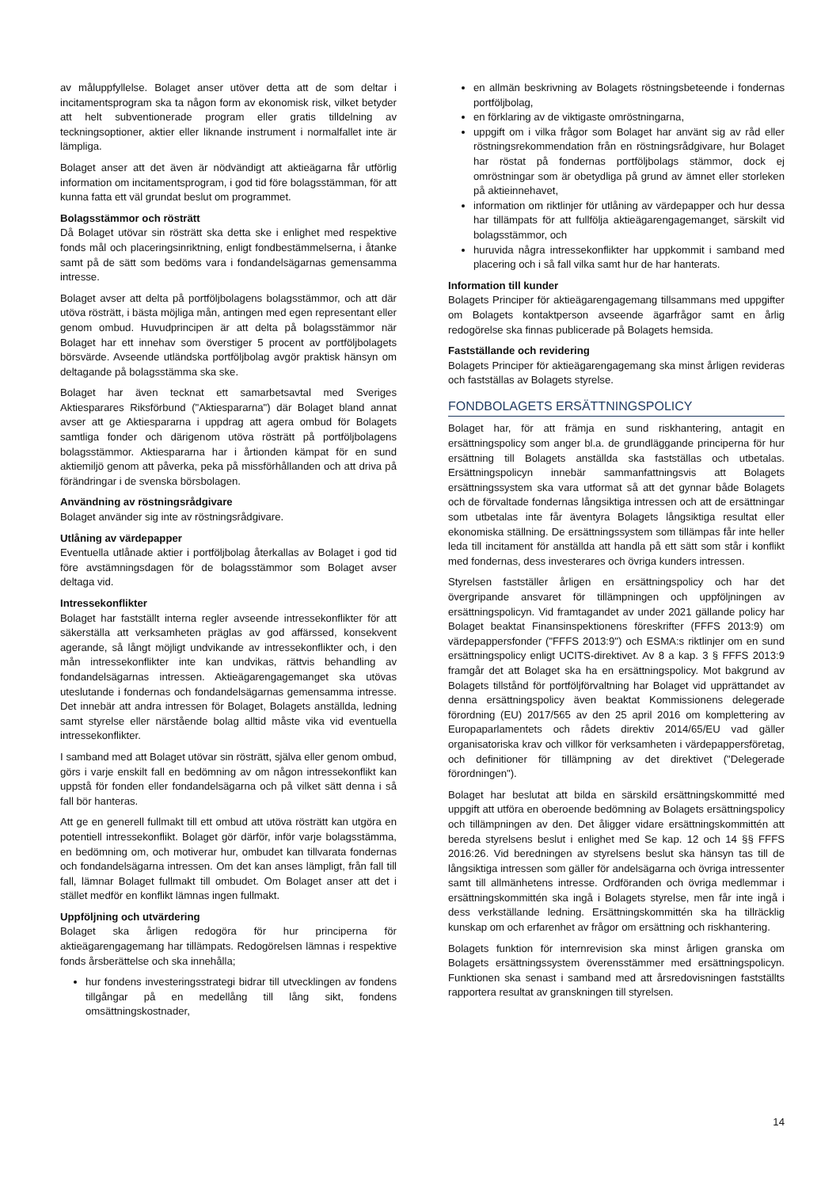av måluppfyllelse. Bolaget anser utöver detta att de som deltar i incitamentsprogram ska ta någon form av ekonomisk risk, vilket betyder att helt subventionerade program eller gratis tilldelning av teckningsoptioner, aktier eller liknande instrument i normalfallet inte är lämpliga.
Bolaget anser att det även är nödvändigt att aktieägarna får utförlig information om incitamentsprogram, i god tid före bolagsstämman, för att kunna fatta ett väl grundat beslut om programmet.
Bolagsstämmor och rösträtt
Då Bolaget utövar sin rösträtt ska detta ske i enlighet med respektive fonds mål och placeringsinriktning, enligt fondbestämmelserna, i åtanke samt på de sätt som bedöms vara i fondandelsägarnas gemensamma intresse.
Bolaget avser att delta på portföljbolagens bolagsstämmor, och att där utöva rösträtt, i bästa möjliga mån, antingen med egen representant eller genom ombud. Huvudprincipen är att delta på bolagsstämmor när Bolaget har ett innehav som överstiger 5 procent av portföljbolagets börsvärde. Avseende utländska portföljbolag avgör praktisk hänsyn om deltagande på bolagsstämma ska ske.
Bolaget har även tecknat ett samarbetsavtal med Sveriges Aktiesparares Riksförbund ("Aktiespararna") där Bolaget bland annat avser att ge Aktiespararna i uppdrag att agera ombud för Bolagets samtliga fonder och därigenom utöva rösträtt på portföljbolagens bolagsstämmor. Aktiespararna har i årtionden kämpat för en sund aktiemiljö genom att påverka, peka på missförhållanden och att driva på förändringar i de svenska börsbolagen.
Användning av röstningsrådgivare
Bolaget använder sig inte av röstningsrådgivare.
Utlåning av värdepapper
Eventuella utlånade aktier i portföljbolag återkallas av Bolaget i god tid före avstämningsdagen för de bolagsstämmor som Bolaget avser deltaga vid.
Intressekonflikter
Bolaget har fastställt interna regler avseende intressekonflikter för att säkerställa att verksamheten präglas av god affärssed, konsekvent agerande, så långt möjligt undvikande av intressekonflikter och, i den mån intressekonflikter inte kan undvikas, rättvis behandling av fondandelsägarnas intressen. Aktieägarengagemanget ska utövas uteslutande i fondernas och fondandelsägarnas gemensamma intresse. Det innebär att andra intressen för Bolaget, Bolagets anställda, ledning samt styrelse eller närstående bolag alltid måste vika vid eventuella intressekonflikter.
I samband med att Bolaget utövar sin rösträtt, själva eller genom ombud, görs i varje enskilt fall en bedömning av om någon intressekonflikt kan uppstå för fonden eller fondandelsägarna och på vilket sätt denna i så fall bör hanteras.
Att ge en generell fullmakt till ett ombud att utöva rösträtt kan utgöra en potentiell intressekonflikt. Bolaget gör därför, inför varje bolagsstämma, en bedömning om, och motiverar hur, ombudet kan tillvarata fondernas och fondandelsägarna intressen. Om det kan anses lämpligt, från fall till fall, lämnar Bolaget fullmakt till ombudet. Om Bolaget anser att det i stället medför en konflikt lämnas ingen fullmakt.
Uppföljning och utvärdering
Bolaget ska årligen redogöra för hur principerna för aktieägarengagemang har tillämpats. Redogörelsen lämnas i respektive fonds årsberättelse och ska innehålla;
hur fondens investeringsstrategi bidrar till utvecklingen av fondens tillgångar på en medellång till lång sikt, fondens omsättningskostnader,
en allmän beskrivning av Bolagets röstningsbeteende i fondernas portföljbolag,
en förklaring av de viktigaste omröstningarna,
uppgift om i vilka frågor som Bolaget har använt sig av råd eller röstningsrekommendation från en röstningsrådgivare, hur Bolaget har röstat på fondernas portföljbolags stämmor, dock ej omröstningar som är obetydliga på grund av ämnet eller storleken på aktieinnehavet,
information om riktlinjer för utlåning av värdepapper och hur dessa har tillämpats för att fullfölja aktieägarengagemanget, särskilt vid bolagsstämmor, och
huruvida några intressekonflikter har uppkommit i samband med placering och i så fall vilka samt hur de har hanterats.
Information till kunder
Bolagets Principer för aktieägarengagemang tillsammans med uppgifter om Bolagets kontaktperson avseende ägarfrågor samt en årlig redogörelse ska finnas publicerade på Bolagets hemsida.
Fastställande och revidering
Bolagets Principer för aktieägarengagemang ska minst årligen revideras och fastställas av Bolagets styrelse.
FONDBOLAGETS ERSÄTTNINGSPOLICY
Bolaget har, för att främja en sund riskhantering, antagit en ersättningspolicy som anger bl.a. de grundläggande principerna för hur ersättning till Bolagets anställda ska fastställas och utbetalas. Ersättningspolicyn innebär sammanfattningsvis att Bolagets ersättningssystem ska vara utformat så att det gynnar både Bolagets och de förvaltade fondernas långsiktiga intressen och att de ersättningar som utbetalas inte får äventyra Bolagets långsiktiga resultat eller ekonomiska ställning. De ersättningssystem som tillämpas får inte heller leda till incitament för anställda att handla på ett sätt som står i konflikt med fondernas, dess investerares och övriga kunders intressen.
Styrelsen fastställer årligen en ersättningspolicy och har det övergripande ansvaret för tillämpningen och uppföljningen av ersättningspolicyn. Vid framtagandet av under 2021 gällande policy har Bolaget beaktat Finansinspektionens föreskrifter (FFFS 2013:9) om värdepappersfonder ("FFFS 2013:9") och ESMA:s riktlinjer om en sund ersättningspolicy enligt UCITS-direktivet. Av 8 a kap. 3 § FFFS 2013:9 framgår det att Bolaget ska ha en ersättningspolicy. Mot bakgrund av Bolagets tillstånd för portföljförvaltning har Bolaget vid upprättandet av denna ersättningspolicy även beaktat Kommissionens delegerade förordning (EU) 2017/565 av den 25 april 2016 om komplettering av Europaparlamentets och rådets direktiv 2014/65/EU vad gäller organisatoriska krav och villkor för verksamheten i värdepappersföretag, och definitioner för tillämpning av det direktivet ("Delegerade förordningen").
Bolaget har beslutat att bilda en särskild ersättningskommitté med uppgift att utföra en oberoende bedömning av Bolagets ersättningspolicy och tillämpningen av den. Det åligger vidare ersättningskommittén att bereda styrelsens beslut i enlighet med Se kap. 12 och 14 §§ FFFS 2016:26. Vid beredningen av styrelsens beslut ska hänsyn tas till de långsiktiga intressen som gäller för andelsägarna och övriga intressenter samt till allmänhetens intresse. Ordföranden och övriga medlemmar i ersättningskommittén ska ingå i Bolagets styrelse, men får inte ingå i dess verkställande ledning. Ersättningskommittén ska ha tillräcklig kunskap om och erfarenhet av frågor om ersättning och riskhantering.
Bolagets funktion för internrevision ska minst årligen granska om Bolagets ersättningssystem överensstämmer med ersättningspolicyn. Funktionen ska senast i samband med att årsredovisningen fastställts rapportera resultat av granskningen till styrelsen.
14